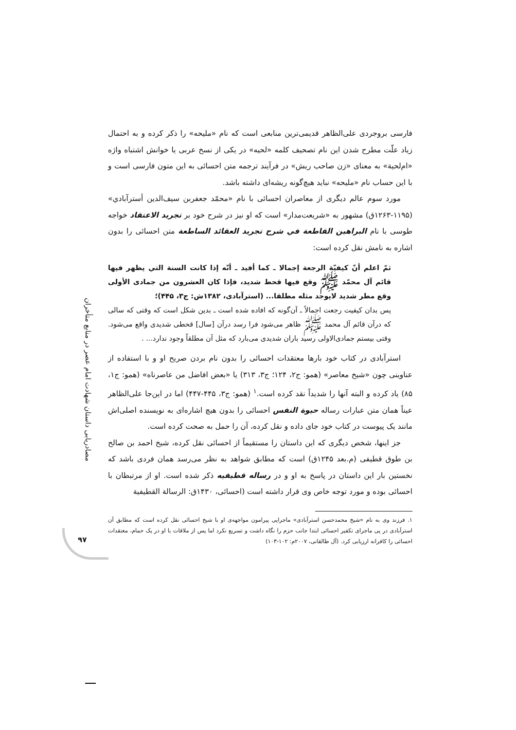مصادریابی داستان شهادت امام عصر در منابع متأخران
۹۷
فارسی بروجردی علی‌الظاهر قدیمی‌ترین منابعی است که نام «ملیحه» را ذکر کرده و به احتمال زیاد علّت مطرح شدن این نام تصحیف کلمه «لحیه» در یکی از نسخ عربی یا خوانش اشتباه واژه «ام‌لحیة» به معنای «زن صاحب ریش» در فرآیند ترجمه متن احسائی به این متون فارسی است و با این حساب نام «ملیحه» نباید هیچ‌گونه ریشه‌ای داشته باشد.
مورد سوم عالم دیگری از معاصران احسائی با نام «محمّد جعفربن سیف‌الدین أسترآبادي» (۱۱۹۵-۱۲۶۳ق) مشهور به «شریعت‌مدار» است که او نیز در شرح خود بر تجرید الاعتقاد خواجه طوسی با نام البراهین القاطعة في شرح تجرید العقائد الساطعة متن احسائی را بدون اشاره به نامش نقل کرده است:
ثمّ اعلم أنّ كيفيّة الرجعة إجمالا ـ كما أفيد ـ أنّه إذا كانت السنة التي يظهر فيها قائم آل محمّد ﷺ وقع فيها قحط شديد، فإذا كان العشرون من جمادی الأولى وقع مطر شديد لايوجد مثله مطلقا... (استرآبادی، ۱۳۸۲ش: ج۳، ۴۴۵)؛
پس بدان کیفیت رجعت اجمالاً ـ آن‌گونه که افاده شده است ـ بدین شکل است که وقتی که سالی که درآن قائم آل محمد ﷺ ظاهر می‌شود فرا رسد درآن [سال] قحطی شدیدی واقع می‌شود. وقتی بیستم جمادی‌الاولی رسید باران شدیدی می‌بارد که مثل آن مطلقاً وجود ندارد... .
استرآبادی در کتاب خود بارها معتقدات احسائی را بدون نام بردن صریح او و با استفاده از عناوینی چون «شیخ معاصر» (همو: ج۲، ۱۲۴؛ ج۳، ۳۱۳) یا «بعض افاضل من عاصرناه» (همو: ج۱، ۸۵) یاد کرده و البته آنها را شدیداً نقد کرده است.<sup>۱</sup> (همو: ج۳، ۴۴۵-۴۴۷) اما در این‌جا علی‌الظاهر عیناً همان متن عبارات رساله حیوة النفس احسائی را بدون هیچ اشاره‌ای به نویسنده اصلی‌اش مانند یک پیوست در کتاب خود جای داده و نقل کرده، آن را حمل به صحت کرده است.
جز اینها، شخص دیگری که این داستان را مستقیماً از احسائی نقل کرده، شیخ احمد بن صالح بن طوق قطیفی (م.بعد ۱۲۴۵ق) است که مطابق شواهد به نظر می‌رسد همان فردی باشد که نخستین بار این داستان در پاسخ به او و در رساله قطیفیه ذکر شده است. او از مرتبطان با احسائی بوده و مورد توجه خاص وی قرار داشته است (احسائی، ۱۴۳۰ق: الرسالة القطيفية
۱. فرزند وی به نام «شیخ محمدحسن استرآبادی» ماجرایی پیرامون مواجهه‌ی او با شیخ احسائی نقل کرده است که مطابق آن استرآبادی در پی ماجرای تکفیر احسائی ابتدا جانب حزم را نگاه داشت و تسریع نکرد اما پس از ملاقات با او در یک حمام، معتقدات احسائی را کافرانه ارزیابی کرد. (آل طالقانی، ۲۰۰۷م: ۱۰۲-۱۰۳)